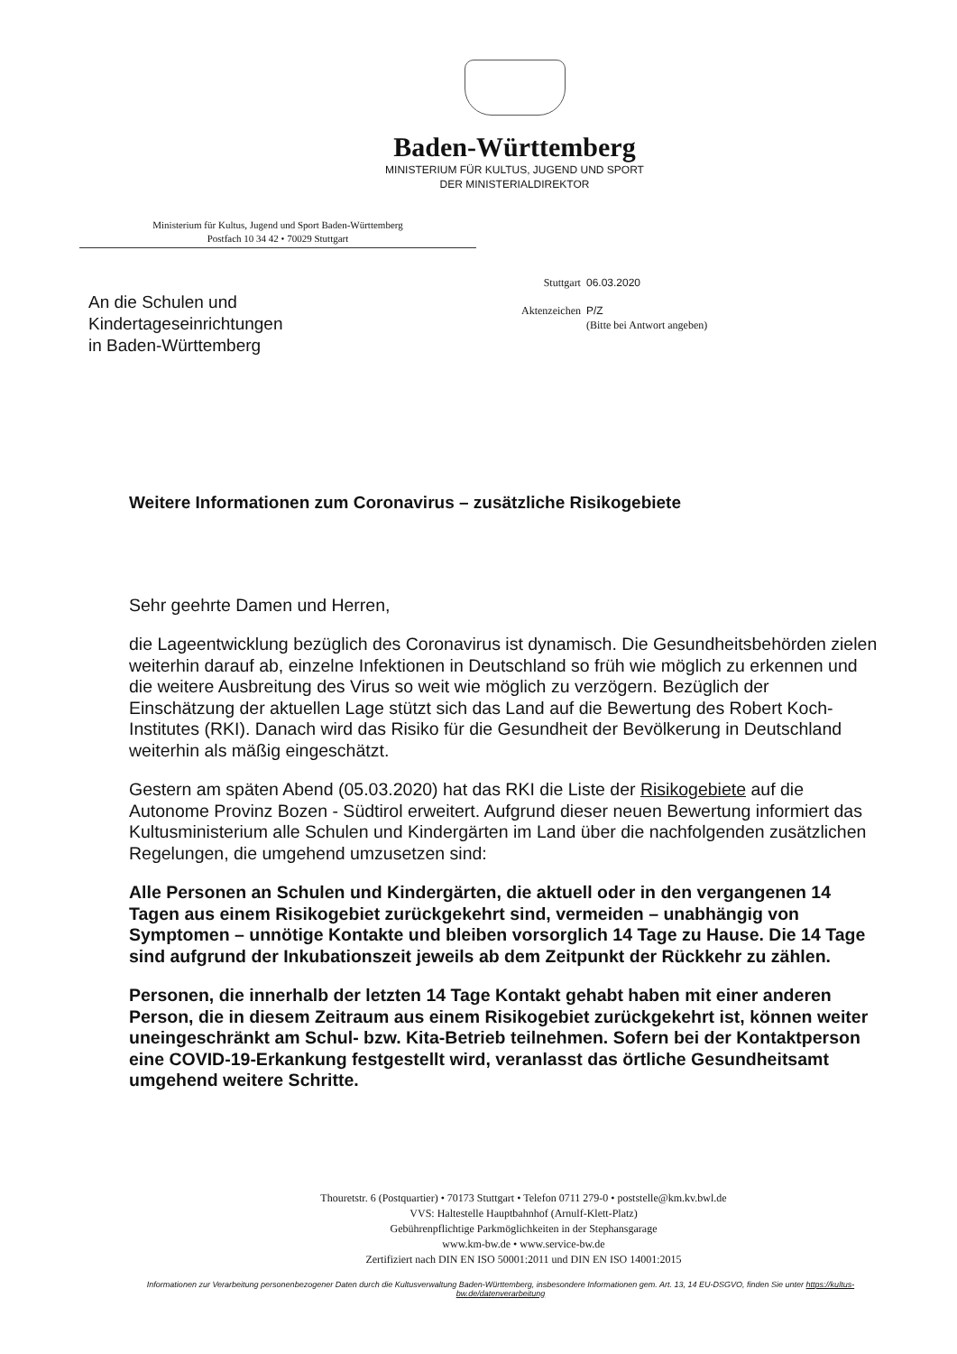Baden-Württemberg
MINISTERIUM FÜR KULTUS, JUGEND UND SPORT
DER MINISTERIALDIREKTOR
Ministerium für Kultus, Jugend und Sport Baden-Württemberg
Postfach 10 34 42 • 70029 Stuttgart
An die Schulen und
Kindertageseinrichtungen
in Baden-Württemberg
| Stuttgart | 06.03.2020 |
| Aktenzeichen | P/Z (Bitte bei Antwort angeben) |
Weitere Informationen zum Coronavirus – zusätzliche Risikogebiete
Sehr geehrte Damen und Herren,
die Lageentwicklung bezüglich des Coronavirus ist dynamisch. Die Gesundheitsbehörden zielen weiterhin darauf ab, einzelne Infektionen in Deutschland so früh wie möglich zu erkennen und die weitere Ausbreitung des Virus so weit wie möglich zu verzögern. Bezüglich der Einschätzung der aktuellen Lage stützt sich das Land auf die Bewertung des Robert Koch-Institutes (RKI). Danach wird das Risiko für die Gesundheit der Bevölkerung in Deutschland weiterhin als mäßig eingeschätzt.
Gestern am späten Abend (05.03.2020) hat das RKI die Liste der Risikogebiete auf die Autonome Provinz Bozen - Südtirol erweitert. Aufgrund dieser neuen Bewertung informiert das Kultusministerium alle Schulen und Kindergärten im Land über die nachfolgenden zusätzlichen Regelungen, die umgehend umzusetzen sind:
Alle Personen an Schulen und Kindergärten, die aktuell oder in den vergangenen 14 Tagen aus einem Risikogebiet zurückgekehrt sind, vermeiden – unabhängig von Symptomen – unnötige Kontakte und bleiben vorsorglich 14 Tage zu Hause. Die 14 Tage sind aufgrund der Inkubationszeit jeweils ab dem Zeitpunkt der Rückkehr zu zählen.
Personen, die innerhalb der letzten 14 Tage Kontakt gehabt haben mit einer anderen Person, die in diesem Zeitraum aus einem Risikogebiet zurückgekehrt ist, können weiter uneingeschränkt am Schul- bzw. Kita-Betrieb teilnehmen. Sofern bei der Kontaktperson eine COVID-19-Erkankung festgestellt wird, veranlasst das örtliche Gesundheitsamt umgehend weitere Schritte.
Thouretstr. 6 (Postquartier) • 70173 Stuttgart • Telefon 0711 279-0 • poststelle@km.kv.bwl.de
VVS: Haltestelle Hauptbahnhof (Arnulf-Klett-Platz)
Gebührenpflichtige Parkmöglichkeiten in der Stephansgarage
www.km-bw.de • www.service-bw.de
Zertifiziert nach DIN EN ISO 50001:2011 und DIN EN ISO 14001:2015
Informationen zur Verarbeitung personenbezogener Daten durch die Kultusverwaltung Baden-Württemberg, insbesondere Informationen gem. Art. 13, 14 EU-DSGVO, finden Sie unter https://kultus-bw.de/datenverarbeitung